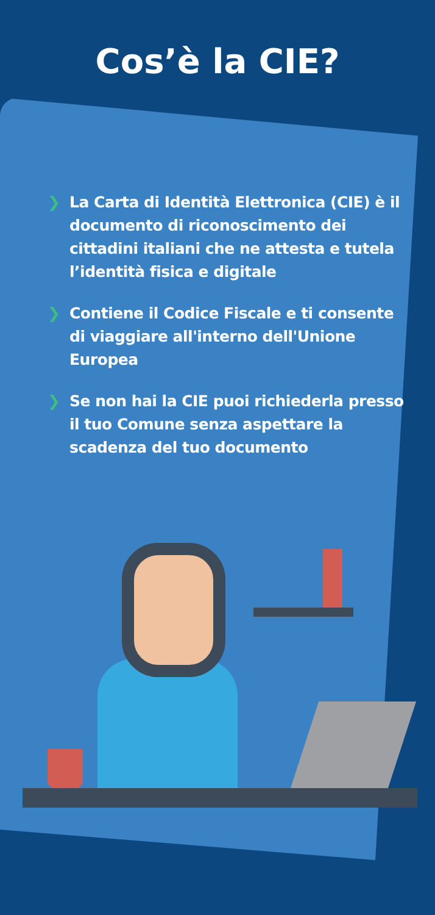Cos’è la CIE?
❯ La Carta di Identità Elettronica (CIE) è il documento di riconoscimento dei cittadini italiani che ne attesta e tutela l’identità fisica e digitale
❯ Contiene il Codice Fiscale e ti consente di viaggiare all'interno dell'Unione Europea
❯ Se non hai la CIE puoi richiederla presso il tuo Comune senza aspettare la scadenza del tuo documento